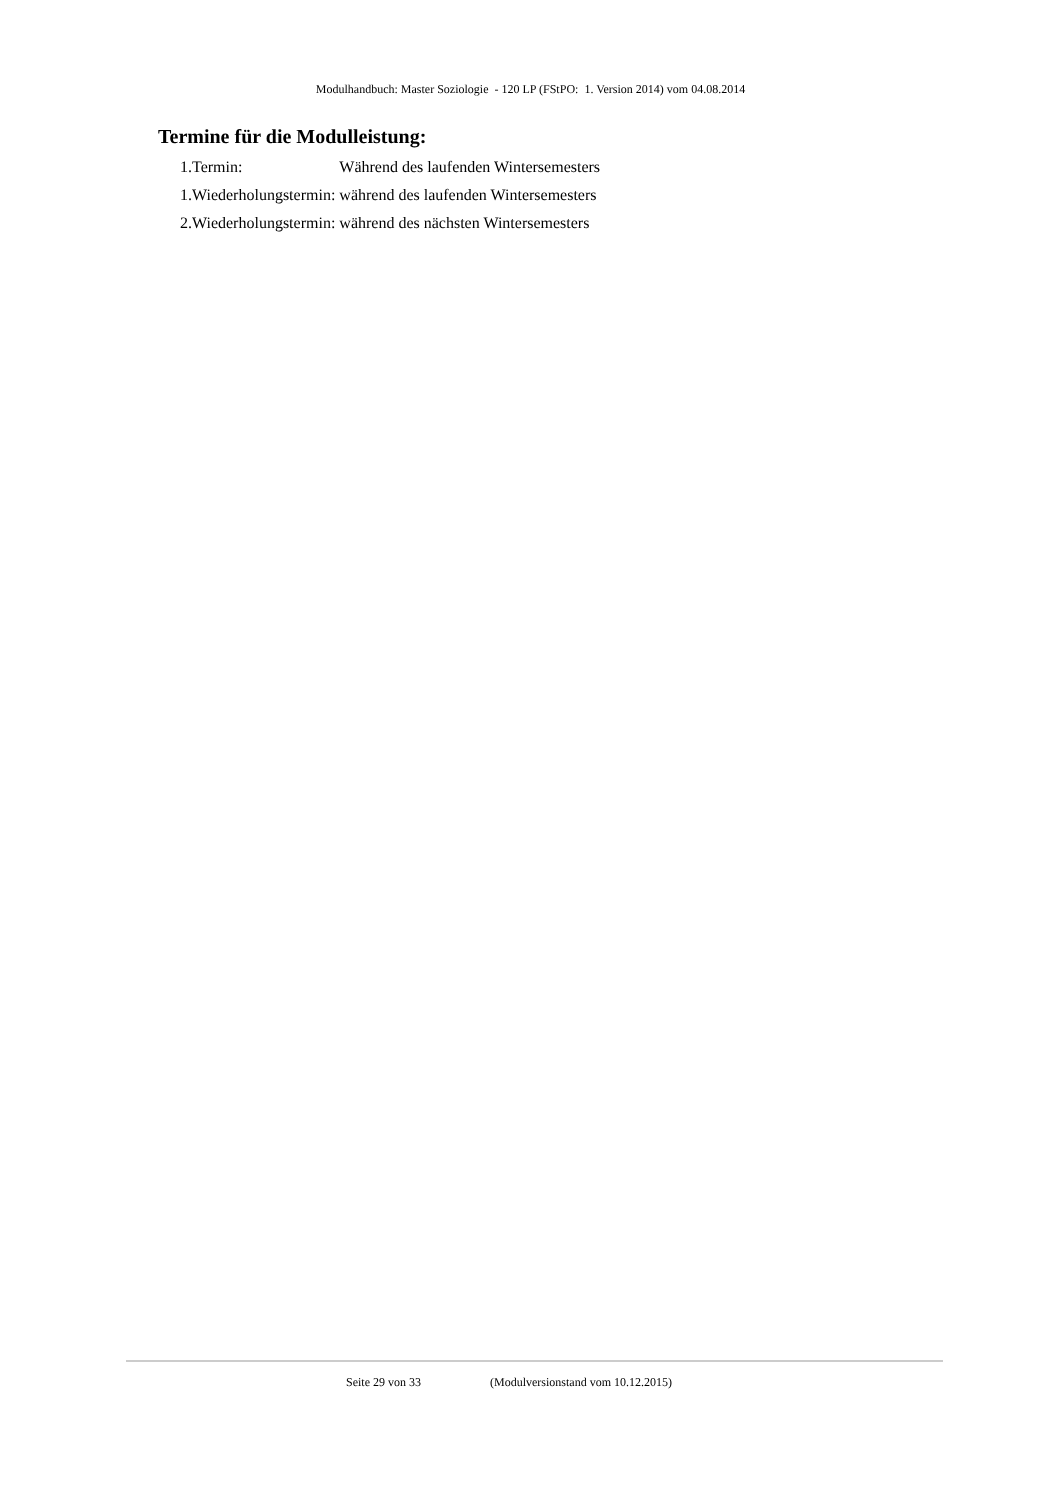Modulhandbuch: Master Soziologie - 120 LP (FStPO: 1. Version 2014) vom 04.08.2014
Termine für die Modulleistung:
| 1.Termin: | Während des laufenden Wintersemesters |
| 1.Wiederholungstermin: | während des laufenden Wintersemesters |
| 2.Wiederholungstermin: | während des nächsten Wintersemesters |
Seite 29 von 33 (Modulversionstand vom 10.12.2015)